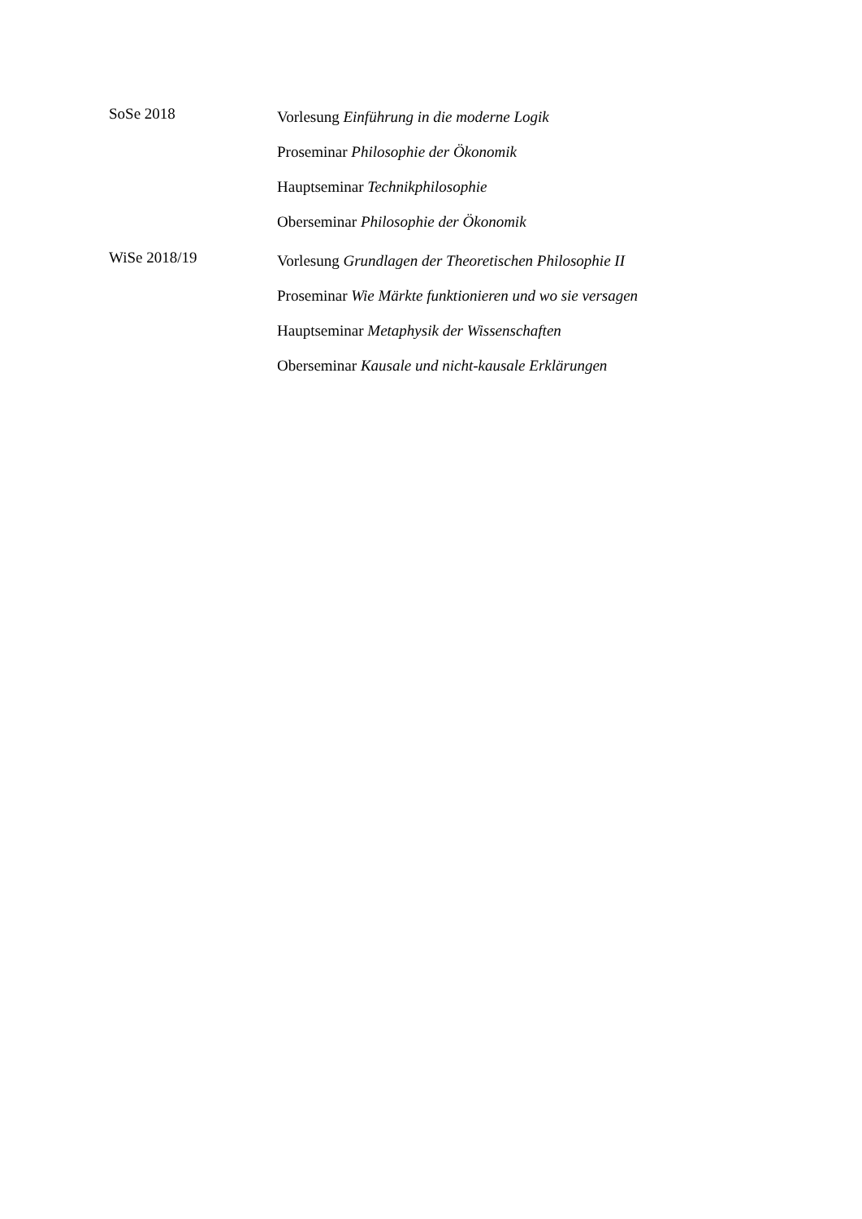SoSe 2018
Vorlesung Einführung in die moderne Logik
Proseminar Philosophie der Ökonomik
Hauptseminar Technikphilosophie
Oberseminar Philosophie der Ökonomik
WiSe 2018/19
Vorlesung Grundlagen der Theoretischen Philosophie II
Proseminar Wie Märkte funktionieren und wo sie versagen
Hauptseminar Metaphysik der Wissenschaften
Oberseminar Kausale und nicht-kausale Erklärungen